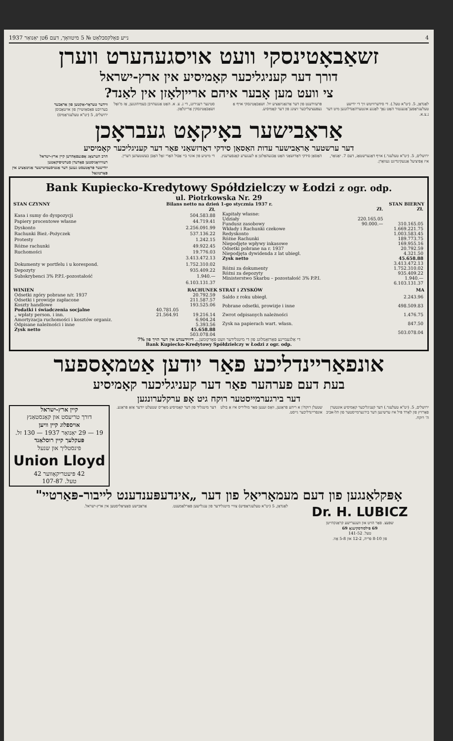4 נייע פאָלקסבלאַט № 5 מיטוואָך, דעם 6טן יאַנואַר 1937
זשאַבאָטינסקי וועט אויסגעהערט ווערן
דורך דער קעניגליכער קאָמיסיע אין ארץ-ישראל
צי וועט מען אָבער איהם ארייןלאָזן אין לאַנד?
לאָנדאָן, 5. (יט"א טעל.). די סידערוויטש זיך די ידישע טעלעגראַפען־אַגענטור האָט נאָך לאַנגע אונטערהאַנדלונגען מיט דער נ.צ.א.
פּרעזידענט פון דער אָרגאַניזאַציע יוּל. זשאַבאָטינסקי אויף אַ נעפּעציעליכער זיצונג פון דער קאָמיסיע.
סטינער רעגירונג, די נ. צ. א. האָט אַנגעהויבן בעמיהונגען, אַז מ'זאָל זשאַבאָטינסקין אַריינלאָזן.
ווידער טעראָר-אַקטען פון אַראַבער
בערויבט פּאַסאַזשירן פון אויטאָבוסן
ירושלים, 5 (יט"א טעלעגראַמיס)
אַראַבישער באָיקאָט געבראָכן
דער ערשטער אַראַבישער עדות האַסאַן סידקי דאַדזשאַני פאַר דער קעניגליכער קאָמיסיע
ירושלים, 5. (יט"א טעלעגר.) אויף דאָנערשטאַג, דעם 7. יאַנואַר, איז אָפיציעל אַנגעקינדיגט געוואָרן.
האַסאַן סידקי דאַדזשאַני האָט אָבגעהאַלטן אַ לענגערע קאָנפערענץ.
די מיטיע פון אונזי ביי אַבוּל האָרי זאָל האָבן בעשטעהען דערין.
הרב הערצאָג אָפּגעפאָהרען קיין ארץ-ישראל
רעוויזיאָניסטען פאָדערן סערטיפיקאַטען
יודישער פּראָטעסט געגען דער אַנטיסעמיטישער אַגיטאַציע אין פּאָרטוגאַל
Bank Kupiecko-Kredytowy Spółdzielczy w Łodzi z ogr. odp.
ul. Piotrkowska Nr. 29
STAN CZYNNY Bilans netto na dzień 1-go stycznia 1937 r. STAN BIERNY
| | Zł. |
| --- | --- |
| Kasa i sumy do dyspozycji | 504.583.88 |
| Papiery procentowe własne | 44.719.41 |
| Dyskonto | 2.256.091.99 |
| Rachunki Bież.-Pożyczek | 537.136.22 |
| Protesty | 1.242.15 |
| Różne rachunki | 49.922.45 |
| Ruchomości | 19.776.03 |
| | 3.413.472.13 |
| Dokumenty w portfelu i u korespond. | 1.752.310.02 |
| Depozyty | 935.409.22 |
| Subskrybenci 3% P.P.I.-pozostałość | 1.940.— |
| | 6.103.131.37 |
| | Zł. | Zł. |
| --- | --- | --- |
| Kapitały własne: | | |
| Udziały | 220.165.05 | |
| Fundusz zasobowy | 90.000.— | 310.165.05 |
| Wkłady i Rachunki czekowe | | 1.669.221.75 |
| Redyskonto | | 1.003.583.45 |
| Różne Rachunki | | 189.773.75 |
| Niepodjęte wpływy inkasowe | | 169.955.16 |
| Odsetki pobrane na r. 1937 | | 20.792.59 |
| Niepodjęta dywidenda z lat ubiegł. | | 4.321.50 |
| Zysk netto | | 45.658.88 |
| | | 3.413.472.13 |
| Różni za dokumenty | | 1.752.310.02 |
| Różni za depozyty | | 935.409.22 |
| Ministerstwo Skarbu – pozostałość 3% P.P.I. | | 1.940.— |
| | | 6.103.131.37 |
WINIEN RACHUNEK STRAT i ZYSKÓW MA
| Odsetki zgóry pobrane n/r. 1937 | | 20.792.59 |
| Odsetki i prowizje zapłacone | | 211.587.57 |
| Koszty handlowe | | 193.525.06 |
| Podatki i świadczenia socjalne | 40.781.05 | |
| „ wpłaty person. i inn. | 21.564.91 | 19.216.14 |
| Amortyzacja ruchomości i kosztów organiz. | | 6.904.24 |
| Odpisane należności i inne | | 5.393.56 |
| Zysk netto | | 45.658.88 |
| | | 503.078.04 |
| Saldo z roku ubiegł. | 2.243.96 |
| Pobrane odsetki, prowizje i inne | 498.509.83 |
| Zwrot odpisanych należności | 1.476.75 |
| Zysk na papierach wart. własn. | 847.50 |
| | 503.078.04 |
די אַלגעמיינע פאַרזאַמלונג פון די מיטגלידער וועט פאָרקומען... דיווידענדע אין דער הויך פון 7%
Bank Kupiecko-Kredytowy Spółdzielczy w Łodzi z ogr. odp.
אונפאַריינדליכע פאַר יודען אַטמאָספער
בעת דעם פערהער פאַר דער קעניגליכער קאָמיסיע
דער בירגערמייסטער רוקח גיט אָפּ ערקלערונגען
ירושלים, 5. (יט"א טעלעגר.) דער קעניגליכער קאָמיסיע אונטערן פאָרזיץ פון לאָרד פּיל איז ערשינען דער בירגערמייסטער פון תל-אביב ה' רוקח.
שטעלן רוקח'ן א ריהע פראַגען, וואָס זענען פאַר מוליריס איז אַ בולט אונפריינדליכער גייסט.
דער מיטגליד פון דער קאָמיסיע מאָריס שטעלט יודער אַזאַ פּראַגע.
קיין ארץ-ישראל
דורך טריעסט און קאָנסטאַנץ
אויספלוג קיין וויען
19 — 29 יאַנואַר 1937 — 130 זל.
פּעקלעך קיין רוסלאַנד
פינסטליך און שנעל
Union Lloyd
42 פּיעטריקאָווער 42
טעל. 107-87
אָפּקלאַנגען פון דעם מעמאָריאַל פון דער „אינדעפּענדענט לייבור-פּאַרטיי"
Dr. H. LUBICZ
שפּעצ. פאַר הויט און ווענערישע קראַנקהייטן
69 פּילסודסקיעגאָ 69
טעל. 141-52
פון 8-10 פריה, 12-2 און 5-8 אָוו.
לאָנדאָן, 5 (יט"א טעלעגראַפיש) צוויי מיטגלידער פון ענגלישען פּאַרלאַמענט.
אַראַבישע סאָציאַליסטען אין ארץ-ישראל.